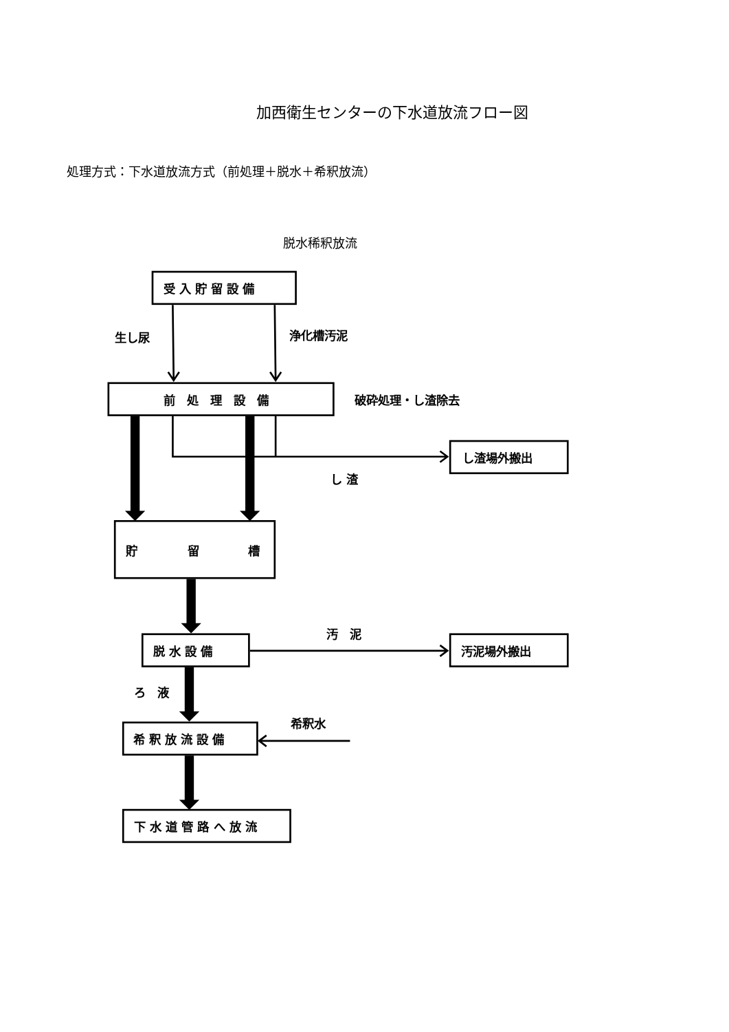加西衛生センターの下水道放流フロー図
処理方式：下水道放流方式（前処理＋脱水＋希釈放流）
脱水稀釈放流
受 入 貯 留 設 備
生し尿
浄化槽汚泥
前　処　理　設　備
破砕処理・し渣除去
し渣場外搬出
し 渣
貯
留
槽
汚　泥
脱 水 設 備
汚泥場外搬出
ろ　液
希釈水
希 釈 放 流 設 備
下 水 道 管 路 へ 放 流